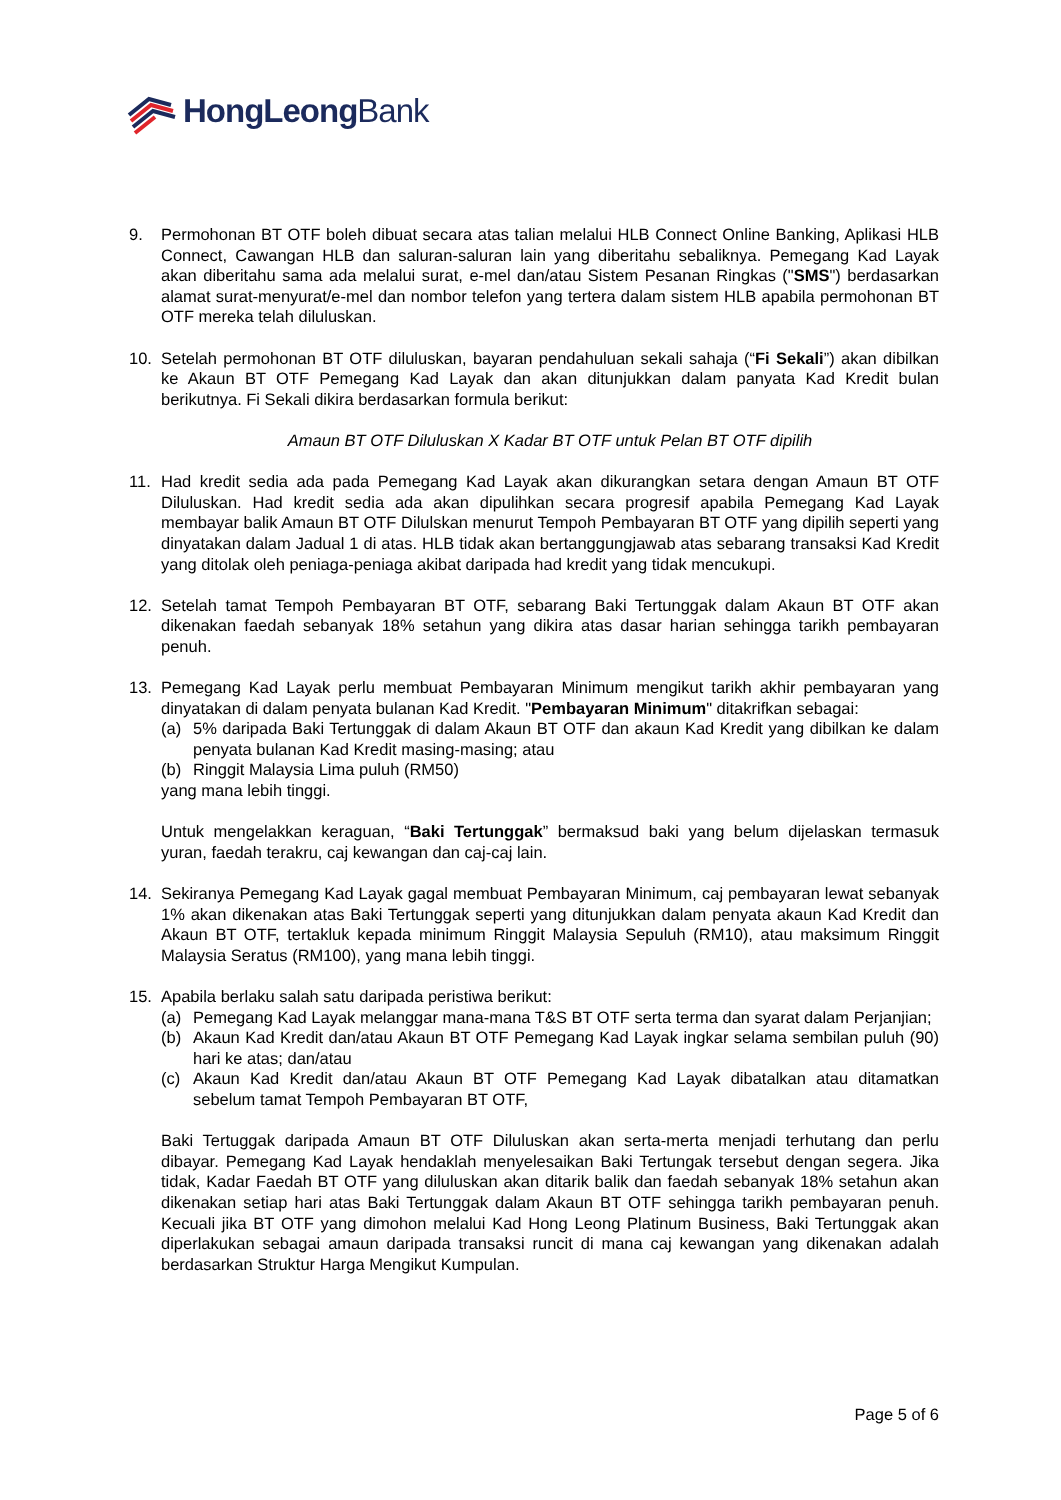HongLeong Bank
9. Permohonan BT OTF boleh dibuat secara atas talian melalui HLB Connect Online Banking, Aplikasi HLB Connect, Cawangan HLB dan saluran-saluran lain yang diberitahu sebaliknya. Pemegang Kad Layak akan diberitahu sama ada melalui surat, e-mel dan/atau Sistem Pesanan Ringkas ("SMS") berdasarkan alamat surat-menyurat/e-mel dan nombor telefon yang tertera dalam sistem HLB apabila permohonan BT OTF mereka telah diluluskan.
10. Setelah permohonan BT OTF diluluskan, bayaran pendahuluan sekali sahaja (“Fi Sekali”) akan dibilkan ke Akaun BT OTF Pemegang Kad Layak dan akan ditunjukkan dalam panyata Kad Kredit bulan berikutnya. Fi Sekali dikira berdasarkan formula berikut:
Amaun BT OTF Diluluskan X Kadar BT OTF untuk Pelan BT OTF dipilih
11. Had kredit sedia ada pada Pemegang Kad Layak akan dikurangkan setara dengan Amaun BT OTF Diluluskan. Had kredit sedia ada akan dipulihkan secara progresif apabila Pemegang Kad Layak membayar balik Amaun BT OTF Dilulskan menurut Tempoh Pembayaran BT OTF yang dipilih seperti yang dinyatakan dalam Jadual 1 di atas. HLB tidak akan bertanggungjawab atas sebarang transaksi Kad Kredit yang ditolak oleh peniaga-peniaga akibat daripada had kredit yang tidak mencukupi.
12. Setelah tamat Tempoh Pembayaran BT OTF, sebarang Baki Tertunggak dalam Akaun BT OTF akan dikenakan faedah sebanyak 18% setahun yang dikira atas dasar harian sehingga tarikh pembayaran penuh.
13. Pemegang Kad Layak perlu membuat Pembayaran Minimum mengikut tarikh akhir pembayaran yang dinyatakan di dalam penyata bulanan Kad Kredit. "Pembayaran Minimum" ditakrifkan sebagai:
(a) 5% daripada Baki Tertunggak di dalam Akaun BT OTF dan akaun Kad Kredit yang dibilkan ke dalam penyata bulanan Kad Kredit masing-masing; atau
(b) Ringgit Malaysia Lima puluh (RM50)
yang mana lebih tinggi.
Untuk mengelakkan keraguan, “Baki Tertunggak” bermaksud baki yang belum dijelaskan termasuk yuran, faedah terakru, caj kewangan dan caj-caj lain.
14. Sekiranya Pemegang Kad Layak gagal membuat Pembayaran Minimum, caj pembayaran lewat sebanyak 1% akan dikenakan atas Baki Tertunggak seperti yang ditunjukkan dalam penyata akaun Kad Kredit dan Akaun BT OTF, tertakluk kepada minimum Ringgit Malaysia Sepuluh (RM10), atau maksimum Ringgit Malaysia Seratus (RM100), yang mana lebih tinggi.
15. Apabila berlaku salah satu daripada peristiwa berikut:
(a) Pemegang Kad Layak melanggar mana-mana T&S BT OTF serta terma dan syarat dalam Perjanjian;
(b) Akaun Kad Kredit dan/atau Akaun BT OTF Pemegang Kad Layak ingkar selama sembilan puluh (90) hari ke atas; dan/atau
(c) Akaun Kad Kredit dan/atau Akaun BT OTF Pemegang Kad Layak dibatalkan atau ditamatkan sebelum tamat Tempoh Pembayaran BT OTF,
Baki Tertuggak daripada Amaun BT OTF Diluluskan akan serta-merta menjadi terhutang dan perlu dibayar. Pemegang Kad Layak hendaklah menyelesaikan Baki Tertungak tersebut dengan segera. Jika tidak, Kadar Faedah BT OTF yang diluluskan akan ditarik balik dan faedah sebanyak 18% setahun akan dikenakan setiap hari atas Baki Tertunggak dalam Akaun BT OTF sehingga tarikh pembayaran penuh. Kecuali jika BT OTF yang dimohon melalui Kad Hong Leong Platinum Business, Baki Tertunggak akan diperlakukan sebagai amaun daripada transaksi runcit di mana caj kewangan yang dikenakan adalah berdasarkan Struktur Harga Mengikut Kumpulan.
Page 5 of 6